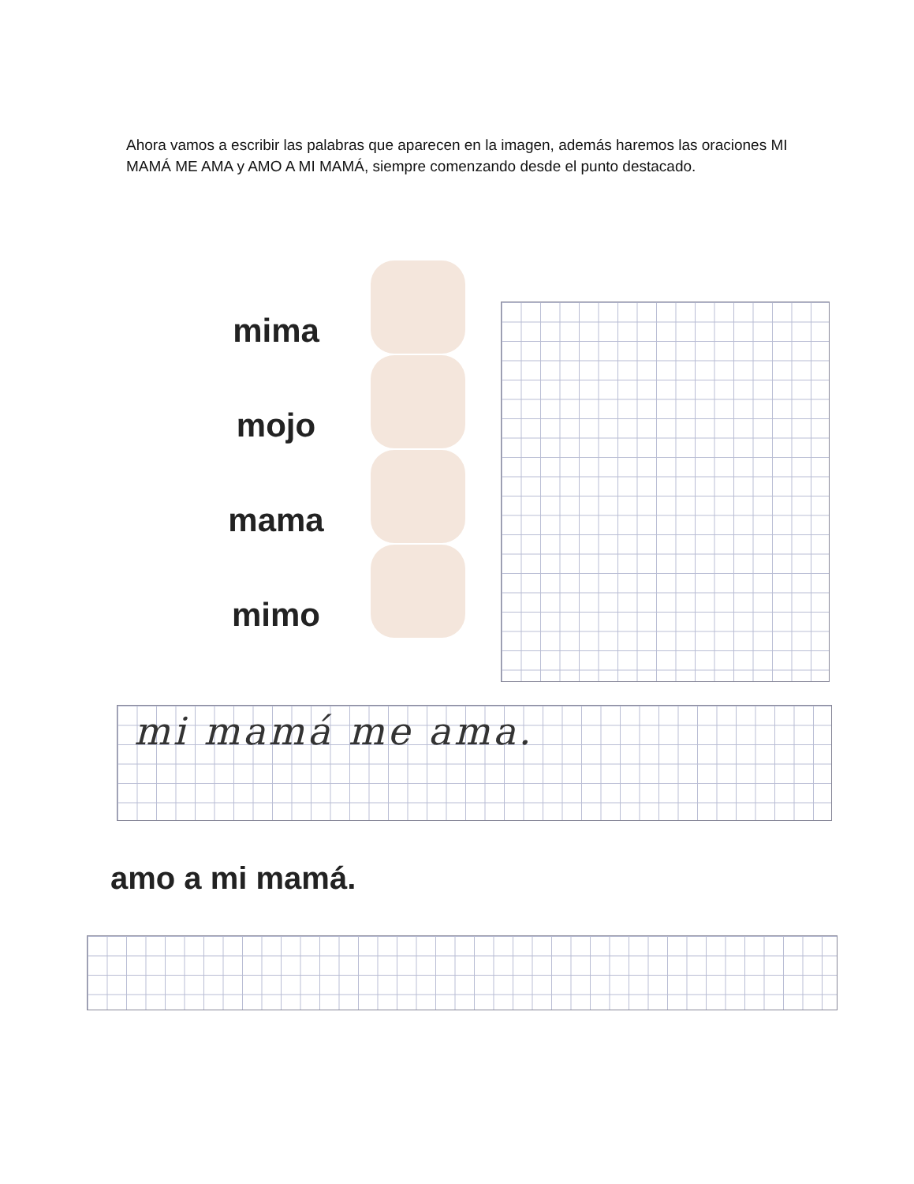Ahora vamos a escribir las palabras que aparecen en la imagen, además haremos las oraciones MI MAMÁ ME AMA y AMO A MI MAMÁ, siempre comenzando desde el punto destacado.
mima
mojo
mama
mimo
mi mamá me ama.
amo a mi mamá.